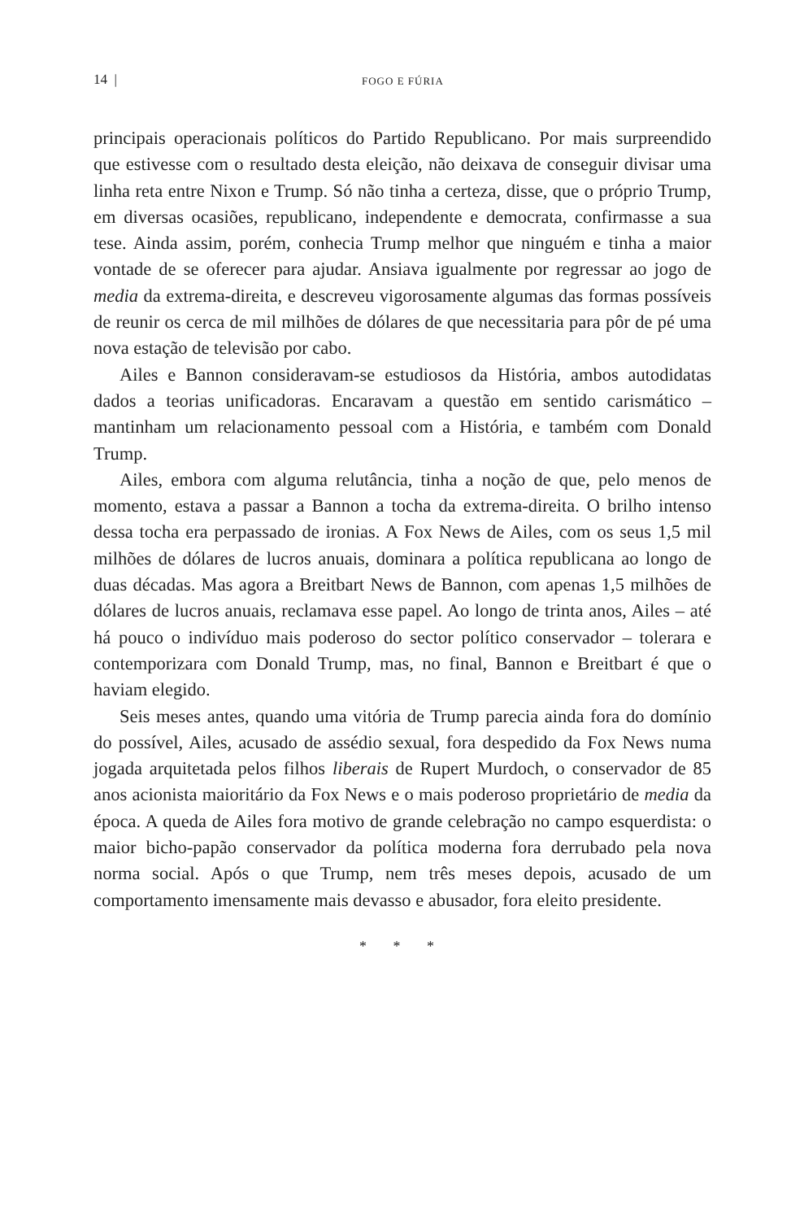14 | FOGO E FÚRIA
principais operacionais políticos do Partido Republicano. Por mais surpreendido que estivesse com o resultado desta eleição, não deixava de conseguir divisar uma linha reta entre Nixon e Trump. Só não tinha a certeza, disse, que o próprio Trump, em diversas ocasiões, republicano, independente e democrata, confirmasse a sua tese. Ainda assim, porém, conhecia Trump melhor que ninguém e tinha a maior vontade de se oferecer para ajudar. Ansiava igualmente por regressar ao jogo de media da extrema-direita, e descreveu vigorosamente algumas das formas possíveis de reunir os cerca de mil milhões de dólares de que necessitaria para pôr de pé uma nova estação de televisão por cabo.
Ailes e Bannon consideravam-se estudiosos da História, ambos autodidatas dados a teorias unificadoras. Encaravam a questão em sentido carismático – mantinham um relacionamento pessoal com a História, e também com Donald Trump.
Ailes, embora com alguma relutância, tinha a noção de que, pelo menos de momento, estava a passar a Bannon a tocha da extrema-direita. O brilho intenso dessa tocha era perpassado de ironias. A Fox News de Ailes, com os seus 1,5 mil milhões de dólares de lucros anuais, dominara a política republicana ao longo de duas décadas. Mas agora a Breitbart News de Bannon, com apenas 1,5 milhões de dólares de lucros anuais, reclamava esse papel. Ao longo de trinta anos, Ailes – até há pouco o indivíduo mais poderoso do sector político conservador – tolerara e contemporizara com Donald Trump, mas, no final, Bannon e Breitbart é que o haviam elegido.
Seis meses antes, quando uma vitória de Trump parecia ainda fora do domínio do possível, Ailes, acusado de assédio sexual, fora despedido da Fox News numa jogada arquitetada pelos filhos liberais de Rupert Murdoch, o conservador de 85 anos acionista maioritário da Fox News e o mais poderoso proprietário de media da época. A queda de Ailes fora motivo de grande celebração no campo esquerdista: o maior bicho-papão conservador da política moderna fora derrubado pela nova norma social. Após o que Trump, nem três meses depois, acusado de um comportamento imensamente mais devasso e abusador, fora eleito presidente.
* * *